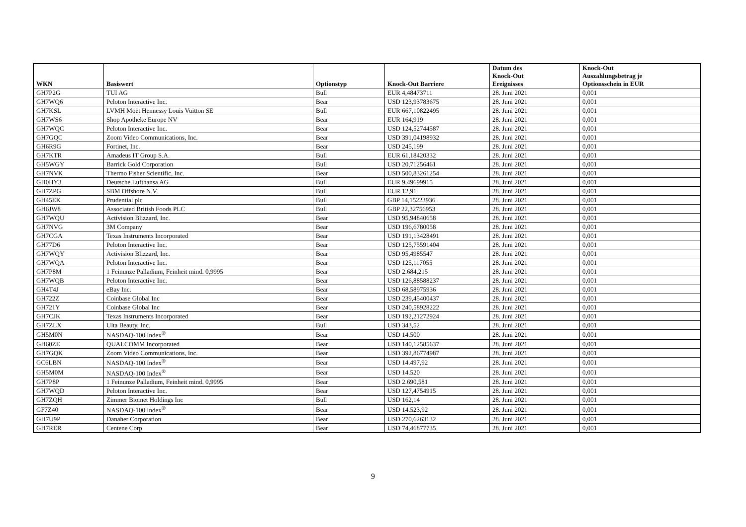| WKN | Basiswert | Optionstyp | Knock-Out Barriere | Datum des Knock-Out Ereignisses | Knock-Out Auszahlungsbetrag je Optionsschein in EUR |
| --- | --- | --- | --- | --- | --- |
| GH7P2G | TUI AG | Bull | EUR 4,48473711 | 28. Juni 2021 | 0,001 |
| GH7WQ6 | Peloton Interactive Inc. | Bear | USD 123,93783675 | 28. Juni 2021 | 0,001 |
| GH7KSL | LVMH Moët Hennessy Louis Vuitton SE | Bull | EUR 667,10822495 | 28. Juni 2021 | 0,001 |
| GH7WS6 | Shop Apotheke Europe NV | Bear | EUR 164,919 | 28. Juni 2021 | 0,001 |
| GH7WQC | Peloton Interactive Inc. | Bear | USD 124,52744587 | 28. Juni 2021 | 0,001 |
| GH7GQC | Zoom Video Communications, Inc. | Bear | USD 391,04198932 | 28. Juni 2021 | 0,001 |
| GH6R9G | Fortinet, Inc. | Bear | USD 245,199 | 28. Juni 2021 | 0,001 |
| GH7KTR | Amadeus IT Group S.A. | Bull | EUR 61,18420332 | 28. Juni 2021 | 0,001 |
| GH5WGY | Barrick Gold Corporation | Bull | USD 20,71256461 | 28. Juni 2021 | 0,001 |
| GH7NVK | Thermo Fisher Scientific, Inc. | Bear | USD 500,83261254 | 28. Juni 2021 | 0,001 |
| GH0HY3 | Deutsche Lufthansa AG | Bull | EUR 9,49699915 | 28. Juni 2021 | 0,001 |
| GH7ZPG | SBM Offshore N.V. | Bull | EUR 12,91 | 28. Juni 2021 | 0,001 |
| GH45EK | Prudential plc | Bull | GBP 14,15223936 | 28. Juni 2021 | 0,001 |
| GH6JW8 | Associated British Foods PLC | Bull | GBP 22,32756953 | 28. Juni 2021 | 0,001 |
| GH7WQU | Activision Blizzard, Inc. | Bear | USD 95,94840658 | 28. Juni 2021 | 0,001 |
| GH7NVG | 3M Company | Bear | USD 196,6780058 | 28. Juni 2021 | 0,001 |
| GH7CGA | Texas Instruments Incorporated | Bear | USD 191,13428491 | 28. Juni 2021 | 0,001 |
| GH77D6 | Peloton Interactive Inc. | Bear | USD 125,75591404 | 28. Juni 2021 | 0,001 |
| GH7WQY | Activision Blizzard, Inc. | Bear | USD 95,4985547 | 28. Juni 2021 | 0,001 |
| GH7WQA | Peloton Interactive Inc. | Bear | USD 125,117055 | 28. Juni 2021 | 0,001 |
| GH7P8M | 1 Feinunze Palladium, Feinheit mind. 0,9995 | Bear | USD 2.684,215 | 28. Juni 2021 | 0,001 |
| GH7WQB | Peloton Interactive Inc. | Bear | USD 126,88588237 | 28. Juni 2021 | 0,001 |
| GH4T4J | eBay Inc. | Bear | USD 68,58975936 | 28. Juni 2021 | 0,001 |
| GH722Z | Coinbase Global Inc | Bear | USD 239,45400437 | 28. Juni 2021 | 0,001 |
| GH721Y | Coinbase Global Inc | Bear | USD 240,58928222 | 28. Juni 2021 | 0,001 |
| GH7CJK | Texas Instruments Incorporated | Bear | USD 192,21272924 | 28. Juni 2021 | 0,001 |
| GH7ZLX | Ulta Beauty, Inc. | Bull | USD 343,52 | 28. Juni 2021 | 0,001 |
| GH5M0N | NASDAQ-100 Index<sup>®</sup> | Bear | USD 14.500 | 28. Juni 2021 | 0,001 |
| GH60ZE | QUALCOMM Incorporated | Bear | USD 140,12585637 | 28. Juni 2021 | 0,001 |
| GH7GQK | Zoom Video Communications, Inc. | Bear | USD 392,86774987 | 28. Juni 2021 | 0,001 |
| GC6LBN | NASDAQ-100 Index<sup>®</sup> | Bear | USD 14.497,92 | 28. Juni 2021 | 0,001 |
| GH5M0M | NASDAQ-100 Index<sup>®</sup> | Bear | USD 14.520 | 28. Juni 2021 | 0,001 |
| GH7P8P | 1 Feinunze Palladium, Feinheit mind. 0,9995 | Bear | USD 2.690,581 | 28. Juni 2021 | 0,001 |
| GH7WQD | Peloton Interactive Inc. | Bear | USD 127,4754915 | 28. Juni 2021 | 0,001 |
| GH7ZQH | Zimmer Biomet Holdings Inc | Bull | USD 162,14 | 28. Juni 2021 | 0,001 |
| GF7Z40 | NASDAQ-100 Index<sup>®</sup> | Bear | USD 14.523,92 | 28. Juni 2021 | 0,001 |
| GH7U9P | Danaher Corporation | Bear | USD 270,6263132 | 28. Juni 2021 | 0,001 |
| GH7RER | Centene Corp | Bear | USD 74,46877735 | 28. Juni 2021 | 0,001 |
9